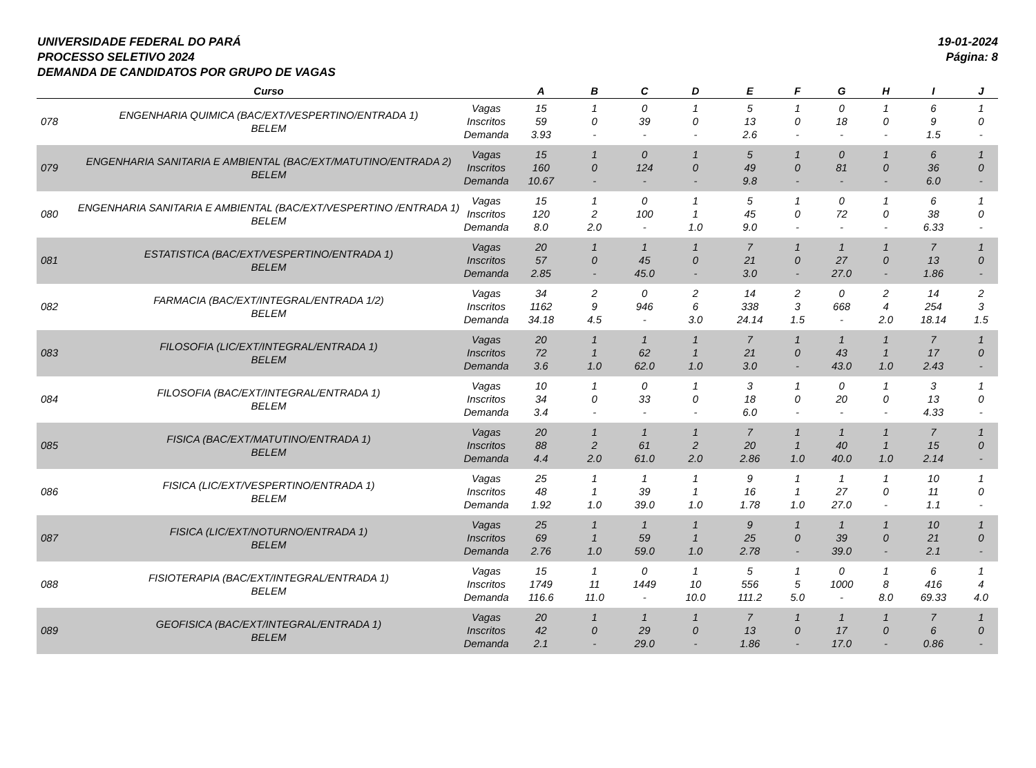UNIVERSIDADE FEDERAL DO PARÁ
PROCESSO SELETIVO 2024
DEMANDA DE CANDIDATOS POR GRUPO DE VAGAS
19-01-2024
Página: 8
| | Curso | | A | B | C | D | E | F | G | H | I | J |
| --- | --- | --- | --- | --- | --- | --- | --- | --- | --- | --- | --- | --- |
| 078 | ENGENHARIA QUIMICA (BAC/EXT/VESPERTINO/ENTRADA 1) BELEM | Vagas Inscritos Demanda | 15 59 3.93 | 1 0 - | 0 39 - | 1 0 - | 5 13 2.6 | 1 0 - | 0 18 - | 1 0 - | 6 9 1.5 | 1 0 - |
| 079 | ENGENHARIA SANITARIA E AMBIENTAL (BAC/EXT/MATUTINO/ENTRADA 2) BELEM | Vagas Inscritos Demanda | 15 160 10.67 | 1 0 - | 0 124 - | 1 0 - | 5 49 9.8 | 1 0 - | 0 81 - | 1 0 - | 6 36 6.0 | 1 0 - |
| 080 | ENGENHARIA SANITARIA E AMBIENTAL (BAC/EXT/VESPERTINO /ENTRADA 1) BELEM | Vagas Inscritos Demanda | 15 120 8.0 | 1 2 2.0 | 0 100 - | 1 1 1.0 | 5 45 9.0 | 1 0 - | 0 72 - | 1 0 - | 6 38 6.33 | 1 0 - |
| 081 | ESTATISTICA (BAC/EXT/VESPERTINO/ENTRADA 1) BELEM | Vagas Inscritos Demanda | 20 57 2.85 | 1 0 - | 1 45 45.0 | 1 0 - | 7 21 3.0 | 1 0 - | 1 27 27.0 | 1 0 - | 7 13 1.86 | 1 0 - |
| 082 | FARMACIA (BAC/EXT/INTEGRAL/ENTRADA 1/2) BELEM | Vagas Inscritos Demanda | 34 1162 34.18 | 2 9 4.5 | 0 946 - | 2 6 3.0 | 14 338 24.14 | 2 3 1.5 | 0 668 - | 2 4 2.0 | 14 254 18.14 | 2 3 1.5 |
| 083 | FILOSOFIA (LIC/EXT/INTEGRAL/ENTRADA 1) BELEM | Vagas Inscritos Demanda | 20 72 3.6 | 1 1 1.0 | 1 62 62.0 | 1 1 1.0 | 7 21 3.0 | 1 0 - | 1 43 43.0 | 1 1 1.0 | 7 17 2.43 | 1 0 - |
| 084 | FILOSOFIA (BAC/EXT/INTEGRAL/ENTRADA 1) BELEM | Vagas Inscritos Demanda | 10 34 3.4 | 1 0 - | 0 33 - | 1 0 - | 3 18 6.0 | 1 0 - | 0 20 - | 1 0 - | 3 13 4.33 | 1 0 - |
| 085 | FISICA (BAC/EXT/MATUTINO/ENTRADA 1) BELEM | Vagas Inscritos Demanda | 20 88 4.4 | 1 2 2.0 | 1 61 61.0 | 1 2 2.0 | 7 20 2.86 | 1 1 1.0 | 1 40 40.0 | 1 1 1.0 | 7 15 2.14 | 1 0 - |
| 086 | FISICA (LIC/EXT/VESPERTINO/ENTRADA 1) BELEM | Vagas Inscritos Demanda | 25 48 1.92 | 1 1 1.0 | 1 39 39.0 | 1 1 1.0 | 9 16 1.78 | 1 1 1.0 | 1 27 27.0 | 1 0 - | 10 11 1.1 | 1 0 - |
| 087 | FISICA (LIC/EXT/NOTURNO/ENTRADA 1) BELEM | Vagas Inscritos Demanda | 25 69 2.76 | 1 1 1.0 | 1 59 59.0 | 1 1 1.0 | 9 25 2.78 | 1 0 - | 1 39 39.0 | 1 0 - | 10 21 2.1 | 1 0 - |
| 088 | FISIOTERAPIA (BAC/EXT/INTEGRAL/ENTRADA 1) BELEM | Vagas Inscritos Demanda | 15 1749 116.6 | 1 11 11.0 | 0 1449 - | 1 10 10.0 | 5 556 111.2 | 1 5 5.0 | 0 1000 - | 1 8 8.0 | 6 416 69.33 | 1 4 4.0 |
| 089 | GEOFISICA (BAC/EXT/INTEGRAL/ENTRADA 1) BELEM | Vagas Inscritos Demanda | 20 42 2.1 | 1 0 - | 1 29 29.0 | 1 0 - | 7 13 1.86 | 1 0 - | 1 17 17.0 | 1 0 - | 7 6 0.86 | 1 0 - |